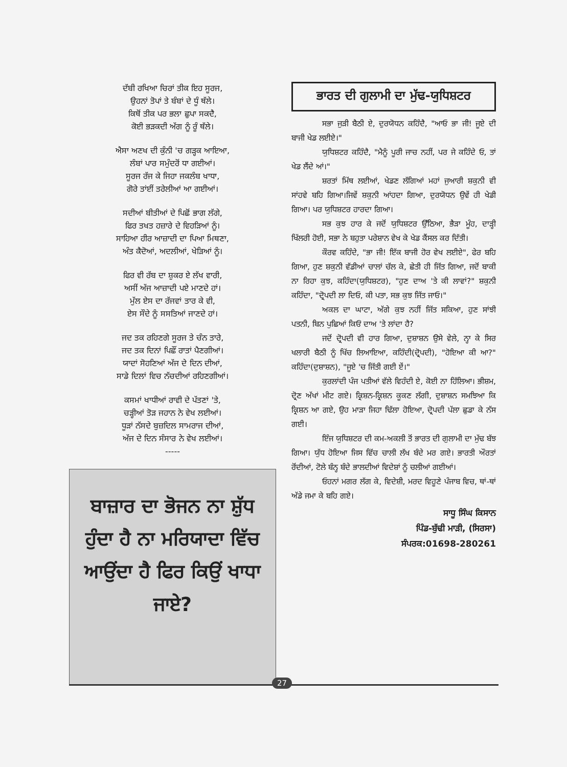ਦੱਬੀ ਰਖਿਆ ਚਿਰਾਂ ਤੀਕ ਇਹ ਸੂਰਜ,
ਉਹਨਾਂ ਤੋਪਾਂ ਤੇ ਬੰਬਾਂ ਦੇ ਧੂੰ ਥੱਲੇ।
ਕਿਥੋਂ ਤੀਕ ਪਰ ਭਲਾ ਛੁਪਾ ਸਕਦੈ,
ਕੋਈ ਭੜਕਦੀ ਅੱਗ ਨੂੰ ਰੂੰ ਥੱਲੇ।
ਐਸਾ ਅਣਖ ਦੀ ਕੁੰਨੀ 'ਚ ਗੜ੍ਹਕ ਆਇਆ,
ਲੰਬਾਂ ਪਾਰ ਸਮੁੰਦਰੋਂ ਧਾ ਗਈਆਂ।
ਸੂਰਜ ਰੱਜ ਕੇ ਜਿਹਾ ਜਕਲੰਬ ਖਾਧਾ,
ਗੋਰੇ ਤਾਂਈਂ ਤਰੇਲੀਆਂ ਆ ਗਈਆਂ।
ਸਦੀਆਂ ਬੀਤੀਆਂ ਦੇ ਪਿਛੋਂ ਭਾਗ ਲੱਗੇ,
ਫਿਰ ਤਖਤ ਹਜ਼ਾਰੇ ਦੇ ਵਿਹੜਿਆਂ ਨੂੰ।
ਸਾਹਿਆ ਹੀਰ ਆਜ਼ਾਦੀ ਦਾ ਪਿਆ ਮਿਥਣਾ,
ਅੰਤ ਕੈਦੋਆਂ, ਅਦਲੀਆਂ, ਖੇੜਿਆਂ ਨੂੰ।
ਫਿਰ ਵੀ ਰੱਬ ਦਾ ਸ਼ੁਕਰ ਏ ਲੱਖ ਵਾਰੀ,
ਅਸੀਂ ਅੱਜ ਆਜ਼ਾਦੀ ਪਏ ਮਾਣਦੇ ਹਾਂ।
ਮੁੱਲ ਏਸ ਦਾ ਰੱਜਵਾਂ ਤਾਰ ਕੇ ਵੀ,
ਏਸ ਸੌਦੇ ਨੂੰ ਸਸਤਿਆਂ ਜਾਣਦੇ ਹਾਂ।
ਜਦ ਤਕ ਰਹਿਣਗੇ ਸੂਰਜ ਤੇ ਚੰਨ ਤਾਰੇ,
ਜਦ ਤਕ ਦਿਨਾਂ ਪਿਛੌਂ ਰਾਤਾਂ ਪੈਣਗੀਆਂ।
ਯਾਦਾਂ ਸੋਹਣਿਆਂ ਅੱਜ ਦੇ ਦਿਨ ਦੀਆਂ,
ਸਾਡੇ ਦਿਲਾਂ ਵਿਚ ਨੱਚਦੀਆਂ ਰਹਿਣਗੀਆਂ।
ਕਸਮਾਂ ਖਾਧੀਆਂ ਰਾਵੀ ਦੇ ਪੱਤਣਾਂ 'ਤੇ,
ਚੜ੍ਹੀਆਂ ਤੋੜ ਜਹਾਨ ਨੇ ਵੇਖ ਲਈਆਂ।
ਧੂੜਾਂ ਨੱਸਦੇ ਬੁਜ਼ਦਿਲ ਸਾਮਰਾਜ ਦੀਆਂ,
ਅੱਜ ਦੇ ਦਿਨ ਸੰਸਾਰ ਨੇ ਵੇਖ ਲਈਆਂ।
-----
ਬਾਜ਼ਾਰ ਦਾ ਭੋਜਨ ਨਾ ਸ਼ੁੱਧ ਹੁੰਦਾ ਹੈ ਨਾ ਮਰਿਯਾਦਾ ਵਿੱਚ ਆਉਂਦਾ ਹੈ ਫਿਰ ਕਿਉਂ ਖਾਧਾ ਜਾਏ?
ਭਾਰਤ ਦੀ ਗੁਲਾਮੀ ਦਾ ਮੁੱਢ-ਯੁਧਿਸ਼ਟਰ
ਸਭਾ ਜੁੜੀ ਬੈਠੀ ਏ, ਦੁਰਯੋਧਨ ਕਹਿੰਦੈ, "ਆਓ ਭਾ ਜੀ! ਜੂਏ ਦੀ ਬਾਜੀ ਖੇਡ ਲਈਏ।"
ਯੁਧਿਸ਼ਟਰ ਕਹਿੰਦੈ, "ਮੈਨੂੰ ਪੂਰੀ ਜਾਚ ਨਹੀਂ, ਪਰ ਜੇ ਕਹਿੰਦੇ ਓ, ਤਾਂ ਖੇਡ ਲੈਂਦੇ ਆਂ।"
ਸ਼ਰਤਾਂ ਮਿੱਥ ਲਈਆਂ, ਖੇਡਣ ਲੱਗਿਆਂ ਮਹਾਂ ਜੁਆਰੀ ਸ਼ਕੁਨੀ ਵੀ ਸਾਂਹਵੇ ਬਹਿ ਗਿਆ।ਜਿਵੇਂ ਸ਼ਕੁਨੀ ਆਂਹਦਾ ਗਿਆ, ਦੁਰਯੋਧਨ ਉਵੇਂ ਹੀ ਖੇਡੀ ਗਿਆ। ਪਰ ਯੁਧਿਸ਼ਟਰ ਹਾਰਦਾ ਗਿਆ।
ਸਭ ਕੁਝ ਹਾਰ ਕੇ ਜਦੋਂ ਯੁਧਿਸ਼ਟਰ ਉੱਠਿਆ, ਭੈੜਾ ਮੂੰਹ, ਦਾੜ੍ਹੀ ਖਿੱਲਰੀ ਹੋਈ, ਸਭਾ ਨੇ ਬਹੁਤਾ ਪਰੇਸ਼ਾਨ ਵੇਖ ਕੇ ਖੇਡ ਕੈਂਸਲ ਕਰ ਦਿੱਤੀ।
ਕੌਰਵ ਕਹਿੰਦੇ, "ਭਾ ਜੀ! ਇੱਕ ਬਾਜੀ ਹੋਰ ਵੇਖ ਲਈਏ", ਫੇਰ ਬਹਿ ਗਿਆ, ਹੁਣ ਸ਼ਕੁਨੀ ਵੱਡੀਆਂ ਚਾਲਾਂ ਚੱਲ ਕੇ, ਛੇਤੀ ਹੀ ਜਿੱਤ ਗਿਆ, ਜਦੋਂ ਬਾਕੀ ਨਾ ਰਿਹਾ ਕੁਝ, ਕਹਿੰਦਾ(ਯੁਧਿਸ਼ਟਰ), "ਹੁਣ ਦਾਅ 'ਤੇ ਕੀ ਲਾਵਾਂ?" ਸ਼ਕੁਨੀ ਕਹਿੰਦਾ, "ਦ੍ਰੋਪਦੀ ਲਾ ਦਿਓ, ਕੀ ਪਤਾ, ਸਭ ਕੁਝ ਜਿੱਤ ਜਾਓ।"
ਅਕਲ ਦਾ ਘਾਟਾ, ਅੱਗੇ ਕੁਝ ਨਹੀਂ ਜਿੱਤ ਸਕਿਆ, ਹੁਣ ਸਾਂਝੀ ਪਤਨੀ, ਬਿਨ ਪੁਛਿਆਂ ਕਿਓਂ ਦਾਅ 'ਤੇ ਲਾਂਦਾ ਹੈ?
ਜਦੋਂ ਦ੍ਰੋਪਦੀ ਵੀ ਹਾਰ ਗਿਆ, ਦੁਸ਼ਾਸ਼ਨ ਉਸੇ ਵੇਲੇ, ਨ੍ਹਾ ਕੇ ਸਿਰ ਖਲਾਰੀ ਬੈਠੀ ਨੂੰ ਖਿੱਚ ਲਿਆਇਆ, ਕਹਿੰਦੀ(ਦ੍ਰੋਪਦੀ), "ਹੋਇਆ ਕੀ ਆ?" ਕਹਿੰਦਾ(ਦੁਸ਼ਾਸ਼ਨ), "ਜੂਏ 'ਚ ਜਿੱਤੀ ਗਈ ਏਂ।"
ਕੁਰਲਾਂਦੀ ਪੰਜ ਪਤੀਆਂ ਵੱਲੇ ਵਿਹੰਦੀ ਏ, ਕੋਈ ਨਾ ਹਿੱਲਿਆ। ਭੀਸ਼ਮ, ਦ੍ਰੋਣ ਅੱਖਾਂ ਮੀਟ ਗਏ। ਕ੍ਰਿਸ਼ਨ-ਕ੍ਰਿਸ਼ਨ ਕੂਕਣ ਲੱਗੀ, ਦੁਸ਼ਾਸ਼ਨ ਸਮਝਿਆ ਕਿ ਕ੍ਰਿਸ਼ਨ ਆ ਗਏ, ਉਹ ਮਾੜਾ ਜਿਹਾ ਢਿੱਲਾ ਹੋਇਆ, ਦ੍ਰੋਪਦੀ ਪੱਲਾ ਛੁਡਾ ਕੇ ਨੱਸ ਗਈ।
ਇੰਜ ਯੁਧਿਸ਼ਟਰ ਦੀ ਕਮ-ਅਕਲੀ ਤੋਂ ਭਾਰਤ ਦੀ ਗੁਲਾਮੀ ਦਾ ਮੁੱਢ ਬੱਝ ਗਿਆ। ਯੁੱਧ ਹੋਇਆ ਜਿਸ ਵਿੱਚ ਚਾਲੀ ਲੱਖ ਬੰਦੇ ਮਰ ਗਏ। ਭਾਰਤੀ ਔਰਤਾਂ ਰੋਂਦੀਆਂ, ਟੋਲੇ ਬੰਨ੍ਹ ਬੰਦੇ ਭਾਲਦੀਆਂ ਵਿਦੇਸ਼ਾਂ ਨੂੰ ਚਲੀਆਂ ਗਈਆਂ।
ਓਹਨਾਂ ਮਗਰ ਲੱਗ ਕੇ, ਵਿਦੇਸ਼ੀ, ਮਰਦ ਵਿਹੂਣੇ ਪੰਜਾਬ ਵਿਚ, ਥਾਂ-ਥਾਂ ਅੱਡੇ ਜਮਾ ਕੇ ਬਹਿ ਗਏ।
ਸਾਧੂ ਸਿੰਘ ਕਿਸਾਨ
ਪਿੰਡ-ਬੁੱਢੀ ਮਾੜੀ, (ਸਿਰਸਾ)
ਸੰਪਰਕ:01698-280261
27